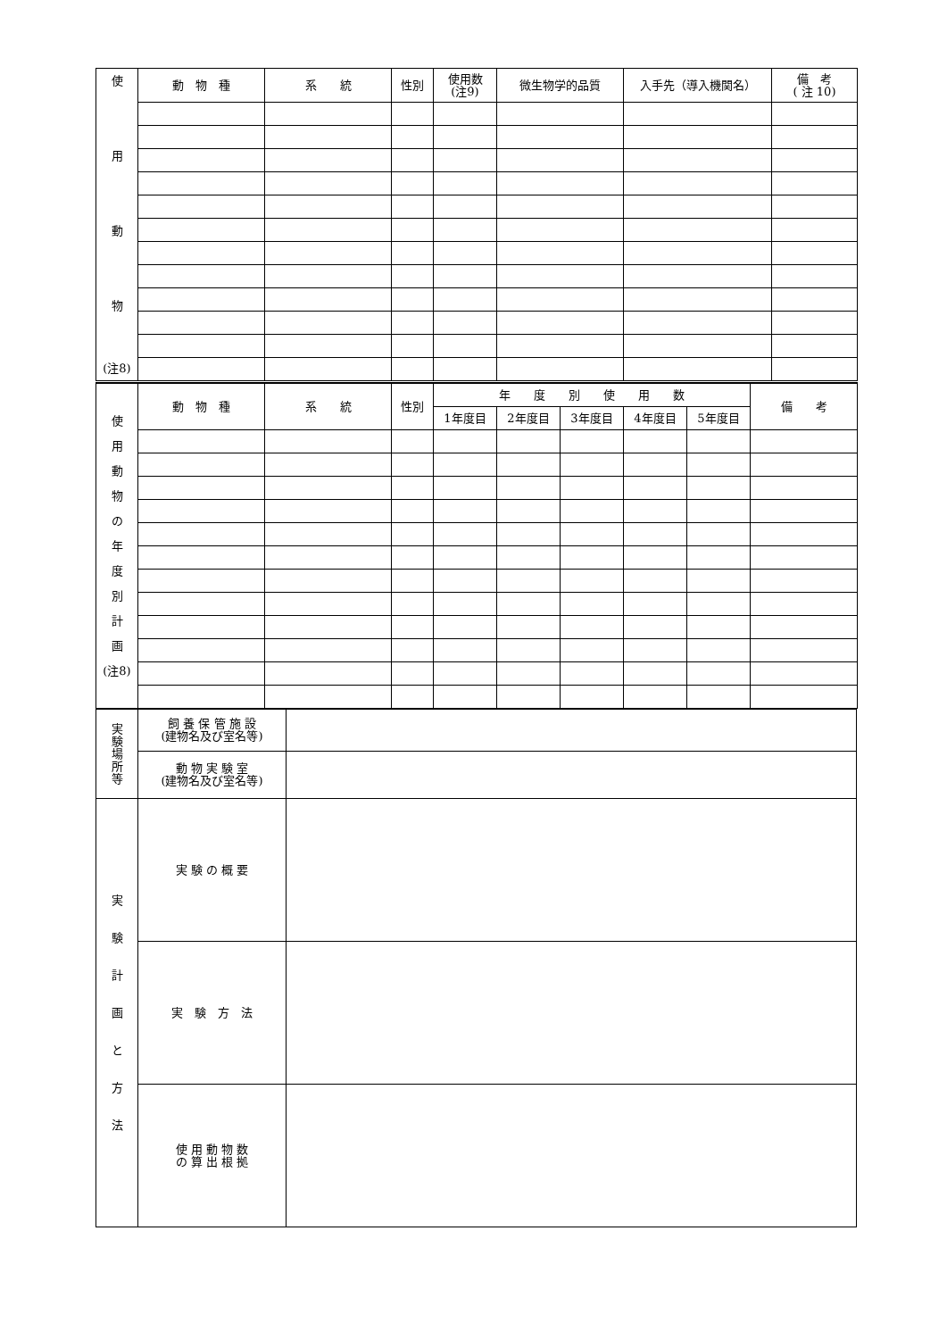| 使 用 動 物 (注8) | 動 物 種 | 系 統 | 性別 | 使用数 (注9) | 微生物学的品質 | 入手先（導入機関名） | 備 考 ( 注 10) |
| 使 用 動 物 の 年 度 別 計 画 (注8) | 動 物 種 | 系 統 | 性別 | 年 度 別 使 用 数 | | | | | 備 考 |
| | | | | 1年度目 | 2年度目 | 3年度目 | 4年度目 | 5年度目 | |
| 実 験 場 所 等 | 飼 養 保 管 施 設 (建物名及び室名等) | |
| | 動 物 実 験 室 (建物名及び室名等) | |
| 実 験 計 画 と 方 法 | 実 験 の 概 要 | |
| | 実 験 方 法 | |
| | 使 用 動 物 数 の 算 出 根 拠 | |